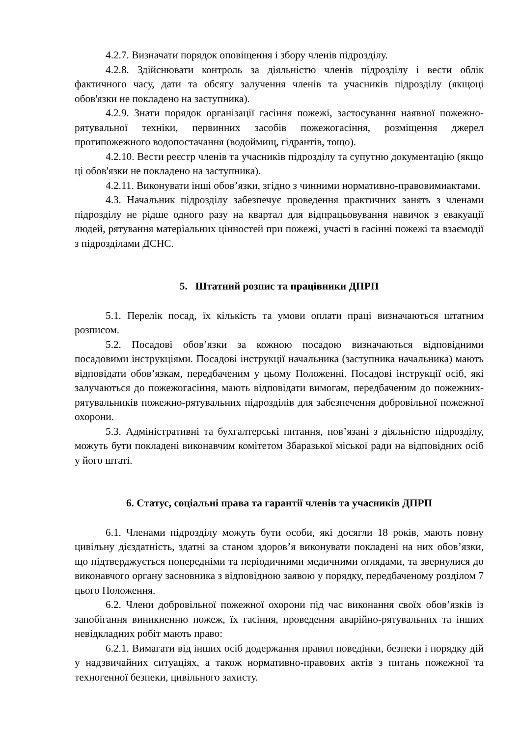4.2.7. Визначати порядок оповіщення і збору членів підрозділу.
4.2.8. Здійснювати контроль за діяльністю членів підрозділу і вести облік фактичного часу, дати та обсягу залучення членів та учасників підрозділу (якщоці обов'язки не покладено на заступника).
4.2.9. Знати порядок організації гасіння пожежі, застосування наявної пожежно-рятувальної техніки, первинних засобів пожежогасіння, розміщення джерел протипожежного водопостачання (водоймищ, гідрантів, тощо).
4.2.10. Вести реєстр членів та учасників підрозділу та супутню документацію (якщо ці обов'язки не покладено на заступника).
4.2.11. Виконувати інші обов’язки, згідно з чинними нормативно-правовимиактами.
4.3. Начальник підрозділу забезпечує проведення практичних занять з членами підрозділу не рідше одного разу на квартал для відпрацьовування навичок з евакуації людей, рятування матеріальних цінностей при пожежі, участі в гасінні пожежі та взаємодії з підрозділами ДСНС.
5. Штатний розпис та працівники ДПРП
5.1. Перелік посад, їх кількість та умови оплати праці визначаються штатним розписом.
5.2. Посадові обов’язки за кожною посадою визначаються відповідними посадовими інструкціями. Посадові інструкції начальника (заступника начальника) мають відповідати обов’язкам, передбаченим у цьому Положенні. Посадові інструкції осіб, які залучаються до пожежогасіння, мають відповідати вимогам, передбаченим до пожежних-рятувальників пожежно-рятувальних підрозділів для забезпечення добровільної пожежної охорони.
5.3. Адміністративні та бухгалтерські питання, пов’язані з діяльністю підрозділу, можуть бути покладені виконавчим комітетом Збаразької міської ради на відповідних осіб у його штаті.
6. Статус, соціальні права та гарантії членів та учасників ДПРП
6.1. Членами підрозділу можуть бути особи, які досягли 18 років, мають повну цивільну дієздатність, здатні за станом здоров’я виконувати покладені на них обов’язки, що підтверджується попередніми та періодичними медичними оглядами, та звернулися до виконавчого органу засновника з відповідною заявою у порядку, передбаченому розділом 7 цього Положення.
6.2. Члени добровільної пожежної охорони під час виконання своїх обов’язків із запобігання виникненню пожеж, їх гасіння, проведення аварійно-рятувальних та інших невідкладних робіт мають право:
6.2.1. Вимагати від інших осіб додержання правил поведінки, безпеки і порядку дій у надзвичайних ситуаціях, а також нормативно-правових актів з питань пожежної та техногенної безпеки, цивільного захисту.